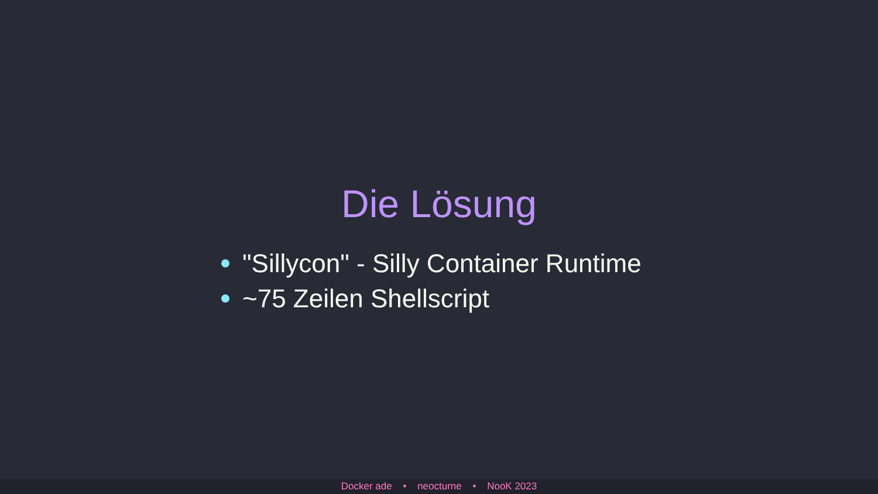Die Lösung
"Sillycon" - Silly Container Runtime
~75 Zeilen Shellscript
Docker ade • neocturne • NooK 2023